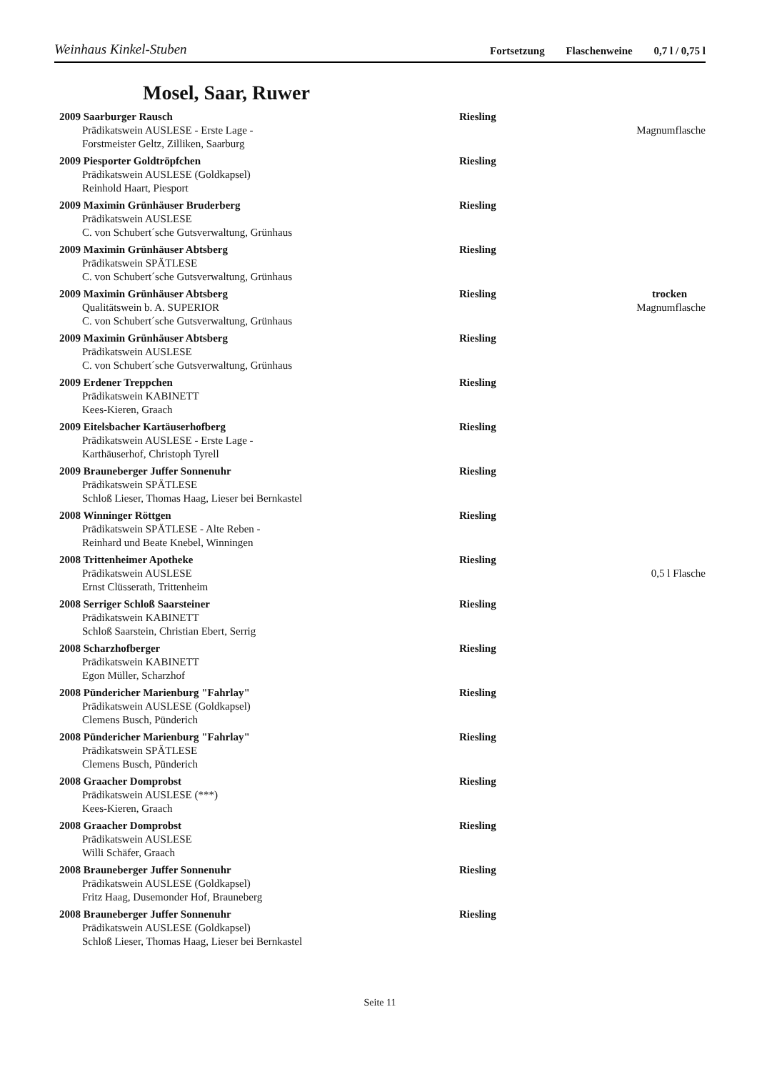Weinhaus Kinkel-Stuben Fortsetzung Flaschenweine 0,7 l / 0,75 l
Mosel, Saar, Ruwer
2009 Saarburger Rausch
Riesling
Prädikatswein AUSLESE - Erste Lage -
Magnumflasche
Forstmeister Geltz, Zilliken, Saarburg
2009 Piesporter Goldtröpfchen
Riesling
Prädikatswein AUSLESE (Goldkapsel)
Reinhold Haart, Piesport
2009 Maximin Grünhäuser Bruderberg
Riesling
Prädikatswein AUSLESE
C. von Schubert´sche Gutsverwaltung, Grünhaus
2009 Maximin Grünhäuser Abtsberg
Riesling
Prädikatswein SPÄTLESE
C. von Schubert´sche Gutsverwaltung, Grünhaus
2009 Maximin Grünhäuser Abtsberg
Riesling
trocken
Qualitätswein b. A. SUPERIOR
Magnumflasche
C. von Schubert´sche Gutsverwaltung, Grünhaus
2009 Maximin Grünhäuser Abtsberg
Riesling
Prädikatswein AUSLESE
C. von Schubert´sche Gutsverwaltung, Grünhaus
2009 Erdener Treppchen
Riesling
Prädikatswein KABINETT
Kees-Kieren, Graach
2009 Eitelsbacher Kartäuserhofberg
Riesling
Prädikatswein AUSLESE - Erste Lage -
Karthäuserhof, Christoph Tyrell
2009 Brauneberger Juffer Sonnenuhr
Riesling
Prädikatswein SPÄTLESE
Schloß Lieser, Thomas Haag, Lieser bei Bernkastel
2008 Winninger Röttgen
Riesling
Prädikatswein SPÄTLESE - Alte Reben -
Reinhard und Beate Knebel, Winningen
2008 Trittenheimer Apotheke
Riesling
Prädikatswein AUSLESE
0,5 l Flasche
Ernst Clüsserath, Trittenheim
2008 Serriger Schloß Saarsteiner
Riesling
Prädikatswein KABINETT
Schloß Saarstein, Christian Ebert, Serrig
2008 Scharzhofberger
Riesling
Prädikatswein KABINETT
Egon Müller, Scharzhof
2008 Pündericher Marienburg "Fahrlay"
Riesling
Prädikatswein AUSLESE (Goldkapsel)
Clemens Busch, Pünderich
2008 Pündericher Marienburg "Fahrlay"
Riesling
Prädikatswein SPÄTLESE
Clemens Busch, Pünderich
2008 Graacher Domprobst
Riesling
Prädikatswein AUSLESE (***)
Kees-Kieren, Graach
2008 Graacher Domprobst
Riesling
Prädikatswein AUSLESE
Willi Schäfer, Graach
2008 Brauneberger Juffer Sonnenuhr
Riesling
Prädikatswein AUSLESE (Goldkapsel)
Fritz Haag, Dusemonder Hof, Brauneberg
2008 Brauneberger Juffer Sonnenuhr
Riesling
Prädikatswein AUSLESE (Goldkapsel)
Schloß Lieser, Thomas Haag, Lieser bei Bernkastel
Seite 11